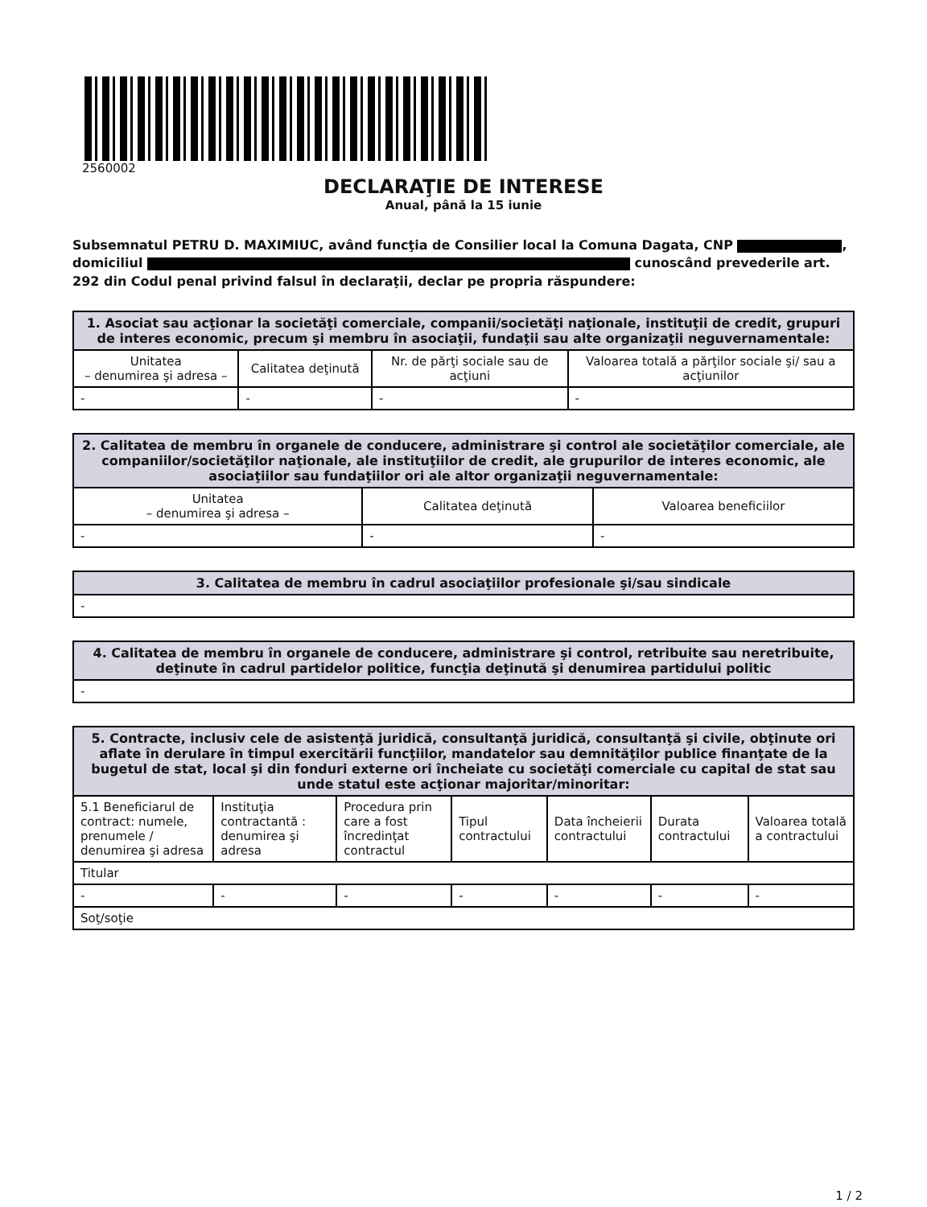2560002
DECLARAŢIE DE INTERESE
Anual, până la 15 iunie
Subsemnatul PETRU D. MAXIMIUC, având funcţia de Consilier local la Comuna Dagata, CNP , domiciliul cunoscând prevederile art. 292 din Codul penal privind falsul în declaraţii, declar pe propria răspundere:
| 1. Asociat sau acţionar la societăţi comerciale, companii/societăţi naţionale, instituţii de credit, grupuri de interes economic, precum şi membru în asociaţii, fundaţii sau alte organizaţii neguvernamentale: | | | |
| --- | --- | --- | --- |
| Unitatea – denumirea şi adresa – | Calitatea deţinută | Nr. de părţi sociale sau de acţiuni | Valoarea totală a părţilor sociale şi/ sau a acţiunilor |
| - | - | - | - |
| 2. Calitatea de membru în organele de conducere, administrare şi control ale societăţilor comerciale, ale companiilor/societăţilor naţionale, ale instituţiilor de credit, ale grupurilor de interes economic, ale asociaţiilor sau fundaţiilor ori ale altor organizaţii neguvernamentale: | | |
| --- | --- | --- |
| Unitatea – denumirea şi adresa – | Calitatea deţinută | Valoarea beneficiilor |
| - | - | - |
| 3. Calitatea de membru în cadrul asociaţiilor profesionale şi/sau sindicale |
| --- |
| - |
| 4. Calitatea de membru în organele de conducere, administrare şi control, retribuite sau neretribuite, deţinute în cadrul partidelor politice, funcţia deţinută şi denumirea partidului politic |
| --- |
| - |
| 5. Contracte, inclusiv cele de asistenţă juridică, consultanţă juridică, consultanţă şi civile, obţinute ori aflate în derulare în timpul exercitării funcţiilor, mandatelor sau demnităţilor publice finanţate de la bugetul de stat, local şi din fonduri externe ori încheiate cu societăţi comerciale cu capital de stat sau unde statul este acţionar majoritar/minoritar: | | | | | | |
| --- | --- | --- | --- | --- | --- | --- |
| 5.1 Beneficiarul de contract: numele, prenumele / denumirea şi adresa | Instituţia contractantă : denumirea şi adresa | Procedura prin care a fost încredinţat contractul | Tipul contractului | Data încheierii contractului | Durata contractului | Valoarea totală a contractului |
| Titular | | | | | | |
| - | - | - | - | - | - | - |
| Soţ/soţie | | | | | | |
1 / 2